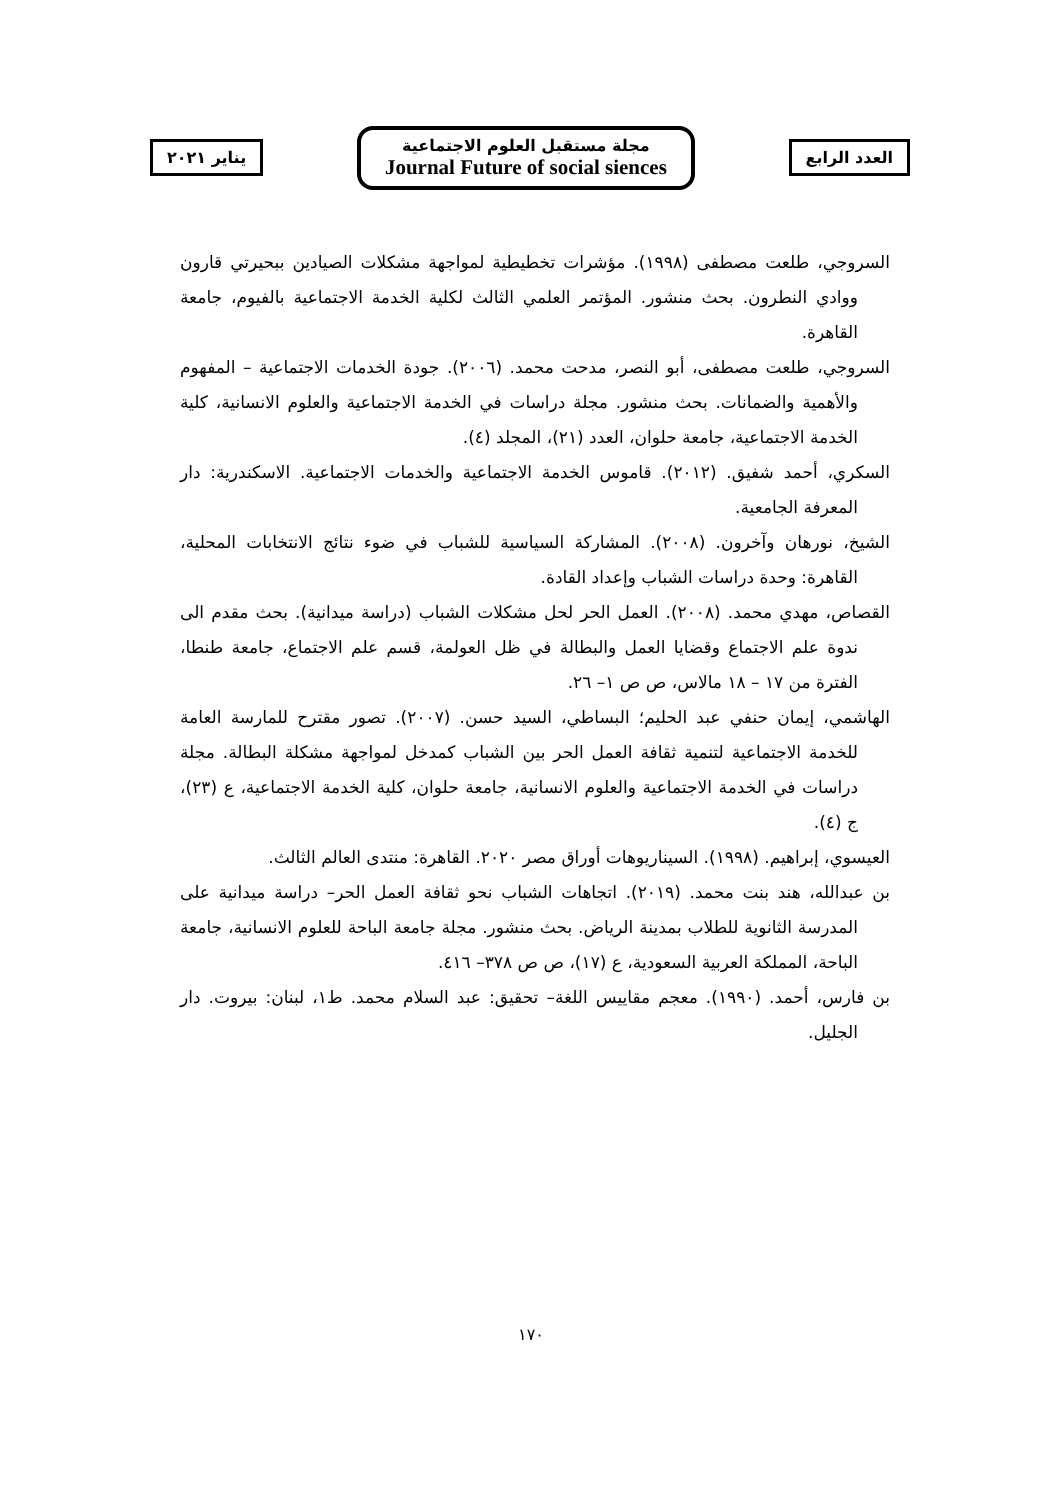العدد الرابع
مجلة مستقبل العلوم الاجتماعية
Journal Future of social siences
يناير ٢٠٢١
السروجي، طلعت مصطفى (١٩٩٨). مؤشرات تخطيطية لمواجهة مشكلات الصيادين ببحيرتي قارون ووادي النطرون. بحث منشور. المؤتمر العلمي الثالث لكلية الخدمة الاجتماعية بالفيوم، جامعة القاهرة.
السروجي، طلعت مصطفى، أبو النصر، مدحت محمد. (٢٠٠٦). جودة الخدمات الاجتماعية – المفهوم والأهمية والضمانات. بحث منشور. مجلة دراسات في الخدمة الاجتماعية والعلوم الانسانية، كلية الخدمة الاجتماعية، جامعة حلوان، العدد (٢١)، المجلد (٤).
السكري، أحمد شفيق. (٢٠١٢). قاموس الخدمة الاجتماعية والخدمات الاجتماعية. الاسكندرية: دار المعرفة الجامعية.
الشيخ، نورهان وآخرون. (٢٠٠٨). المشاركة السياسية للشباب في ضوء نتائج الانتخابات المحلية، القاهرة: وحدة دراسات الشباب وإعداد القادة.
القصاص، مهدي محمد. (٢٠٠٨). العمل الحر لحل مشكلات الشباب (دراسة ميدانية). بحث مقدم الى ندوة علم الاجتماع وقضايا العمل والبطالة في ظل العولمة، قسم علم الاجتماع، جامعة طنطا، الفترة من ١٧ – ١٨ مالاس، ص ص ١– ٢٦.
الهاشمي، إيمان حنفي عبد الحليم؛ البساطي، السيد حسن. (٢٠٠٧). تصور مقترح للمارسة العامة للخدمة الاجتماعية لتنمية ثقافة العمل الحر بين الشباب كمدخل لمواجهة مشكلة البطالة. مجلة دراسات في الخدمة الاجتماعية والعلوم الانسانية، جامعة حلوان، كلية الخدمة الاجتماعية، ع (٢٣)، ج (٤).
العيسوي، إبراهيم. (١٩٩٨). السيناريوهات أوراق مصر ٢٠٢٠. القاهرة: منتدى العالم الثالث.
بن عبدالله، هند بنت محمد. (٢٠١٩). اتجاهات الشباب نحو ثقافة العمل الحر– دراسة ميدانية على المدرسة الثانوية للطلاب بمدينة الرياض. بحث منشور. مجلة جامعة الباحة للعلوم الانسانية، جامعة الباحة، المملكة العربية السعودية، ع (١٧)، ص ص ٣٧٨– ٤١٦.
بن فارس، أحمد. (١٩٩٠). معجم مقاييس اللغة– تحقيق: عبد السلام محمد. ط١، لبنان: بيروت. دار الجليل.
١٧٠